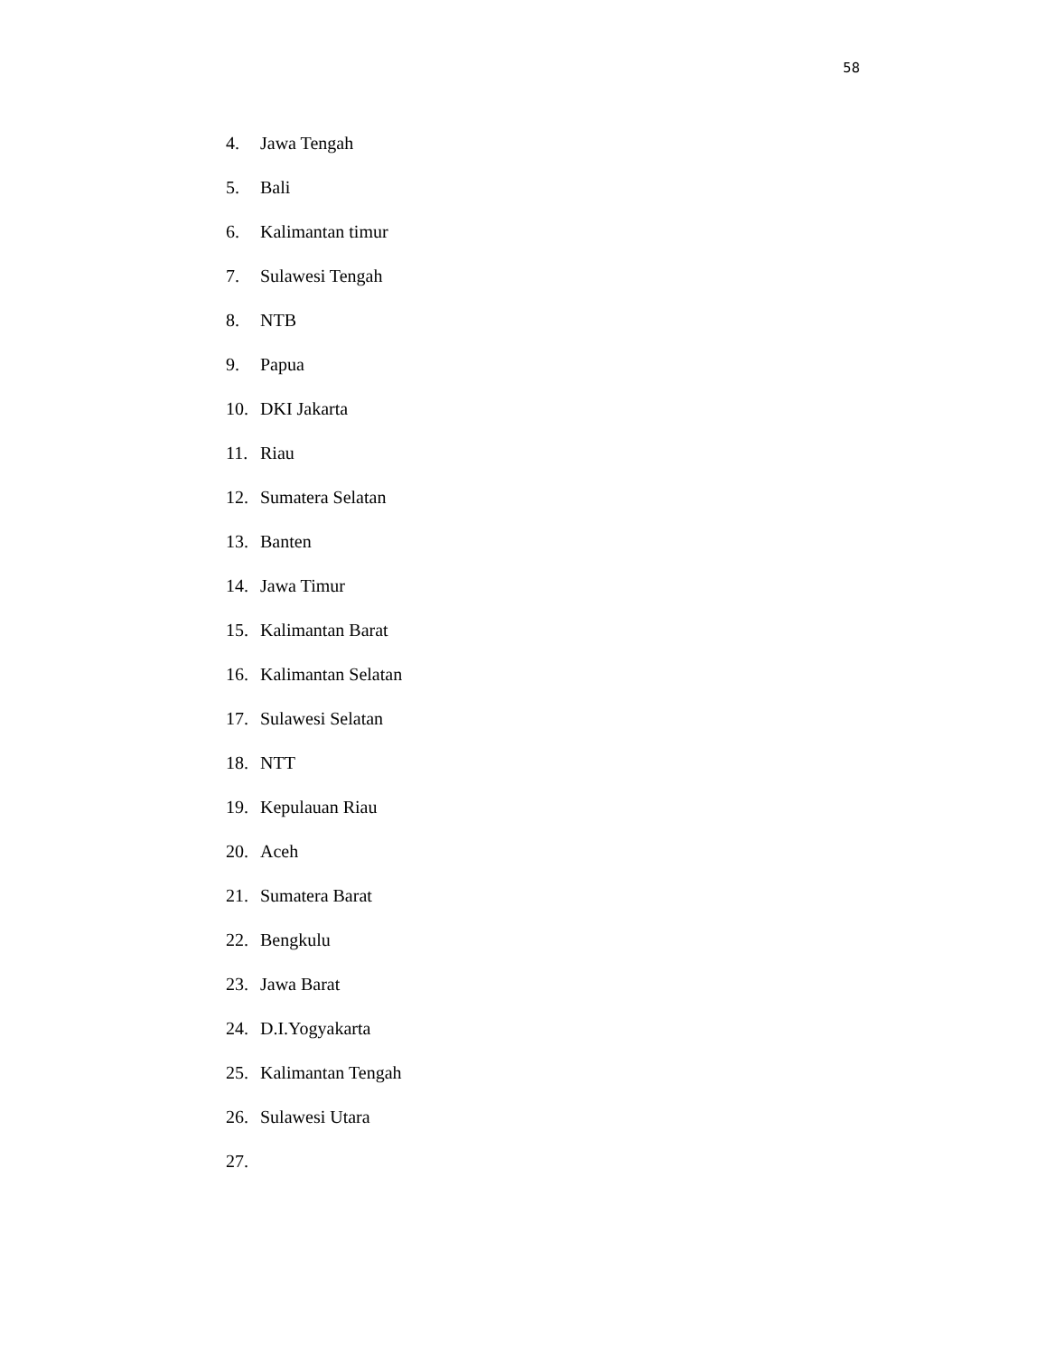58
4. Jawa Tengah
5. Bali
6. Kalimantan timur
7. Sulawesi Tengah
8. NTB
9. Papua
10. DKI Jakarta
11. Riau
12. Sumatera Selatan
13. Banten
14. Jawa Timur
15. Kalimantan Barat
16. Kalimantan Selatan
17. Sulawesi Selatan
18. NTT
19. Kepulauan Riau
20. Aceh
21. Sumatera Barat
22. Bengkulu
23. Jawa Barat
24. D.I.Yogyakarta
25. Kalimantan Tengah
26. Sulawesi Utara
27.